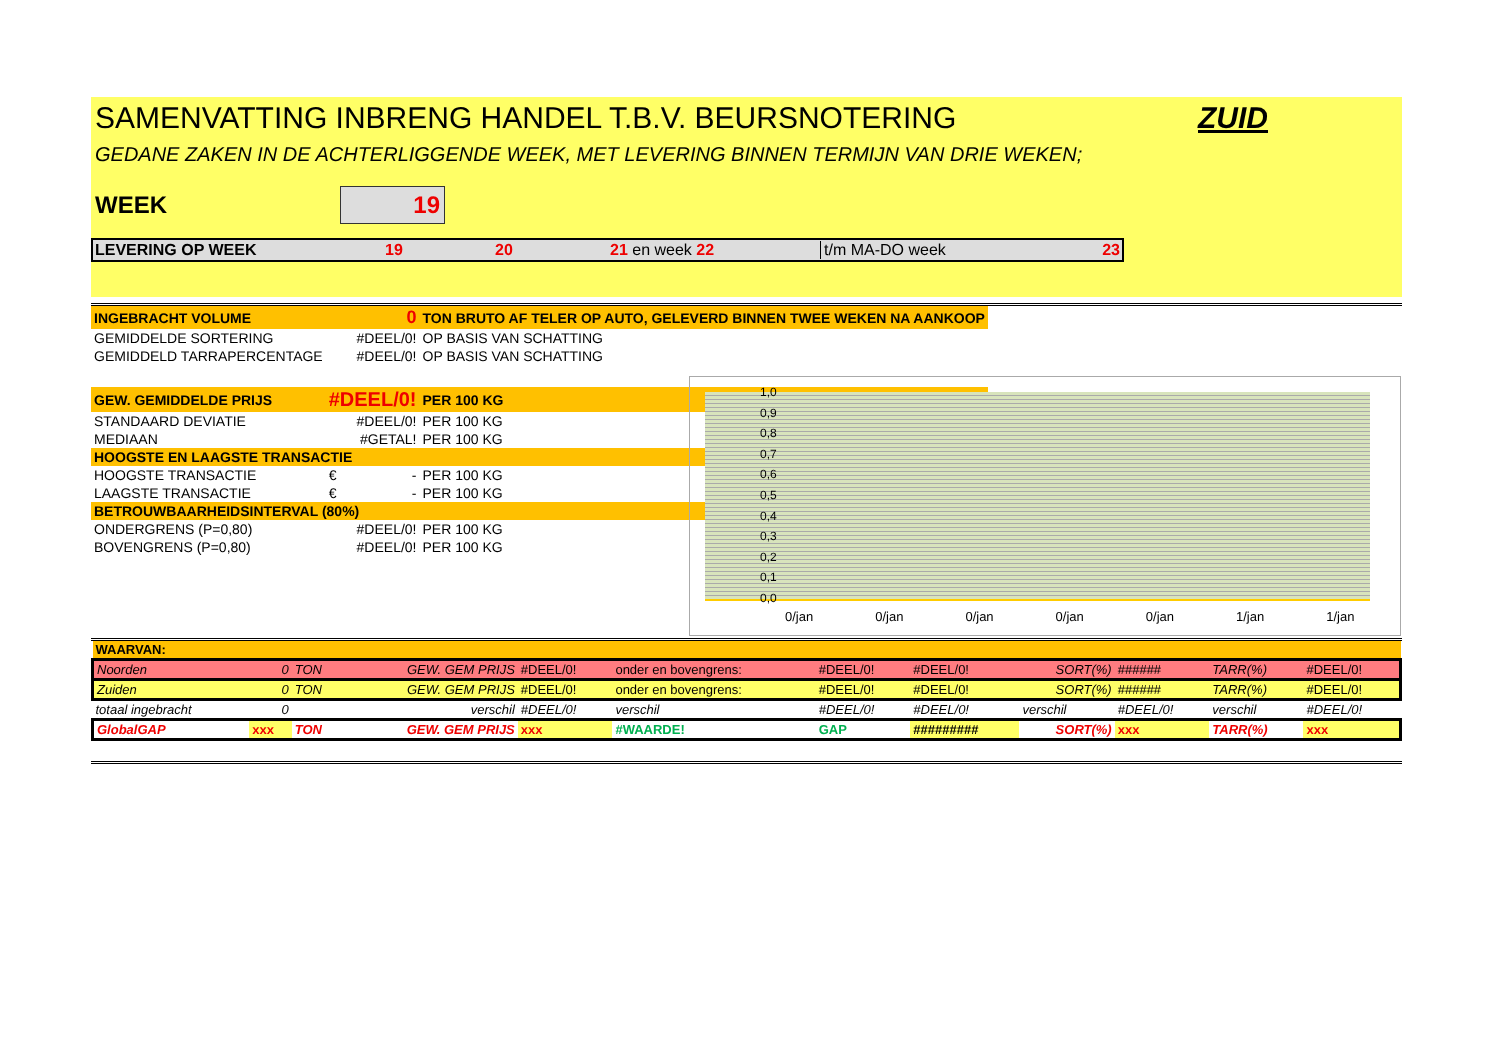SAMENVATTING INBRENG HANDEL T.B.V. BEURSNOTERING ZUID
GEDANE ZAKEN IN DE ACHTERLIGGENDE WEEK, MET LEVERING BINNEN TERMIJN VAN DRIE WEKEN;
WEEK 19
LEVERING OP WEEK 19 20 21 en week 22 t/m MA-DO week 23
| INGEBRACHT VOLUME | 0 | TON BRUTO AF TELER OP AUTO, GELEVERD BINNEN TWEE WEKEN NA AANKOOP |
| GEMIDDELDE SORTERING | #DEEL/0! | OP BASIS VAN SCHATTING |
| GEMIDDELD TARRAPERCENTAGE | #DEEL/0! | OP BASIS VAN SCHATTING |
| GEW. GEMIDDELDE PRIJS | #DEEL/0! | PER 100 KG |
| STANDAARD DEVIATIE | #DEEL/0! | PER 100 KG |
| MEDIAAN | #GETAL! | PER 100 KG |
| HOOGSTE EN LAAGSTE TRANSACTIE | | |
| HOOGSTE TRANSACTIE | € - | PER 100 KG |
| LAAGSTE TRANSACTIE | € - | PER 100 KG |
| BETROUWBAARHEIDSINTERVAL (80%) | | |
| ONDERGRENS (P=0,80) | #DEEL/0! | PER 100 KG |
| BOVENGRENS (P=0,80) | #DEEL/0! | PER 100 KG |
1,0
0,9
0,8
0,7
0,6
0,5
0,4
0,3
0,2
0,1
0,0
0/jan 0/jan 0/jan 0/jan 0/jan 1/jan 1/jan
| WAARVAN: | | | | | | | | | | | |
| Noorden | 0 | TON | GEW. GEM PRIJS | #DEEL/0! | onder en bovengrens: | #DEEL/0! | #DEEL/0! | SORT(%) | ###### | TARR(%) | #DEEL/0! |
| Zuiden | 0 | TON | GEW. GEM PRIJS | #DEEL/0! | onder en bovengrens: | #DEEL/0! | #DEEL/0! | SORT(%) | ###### | TARR(%) | #DEEL/0! |
| totaal ingebracht | 0 | | verschil | #DEEL/0! | verschil | #DEEL/0! | #DEEL/0! | verschil | #DEEL/0! | verschil | #DEEL/0! |
| GlobalGAP | xxx | TON | GEW. GEM PRIJS | xxx | #WAARDE! | GAP | ######### | SORT(%) | xxx | TARR(%) | xxx |